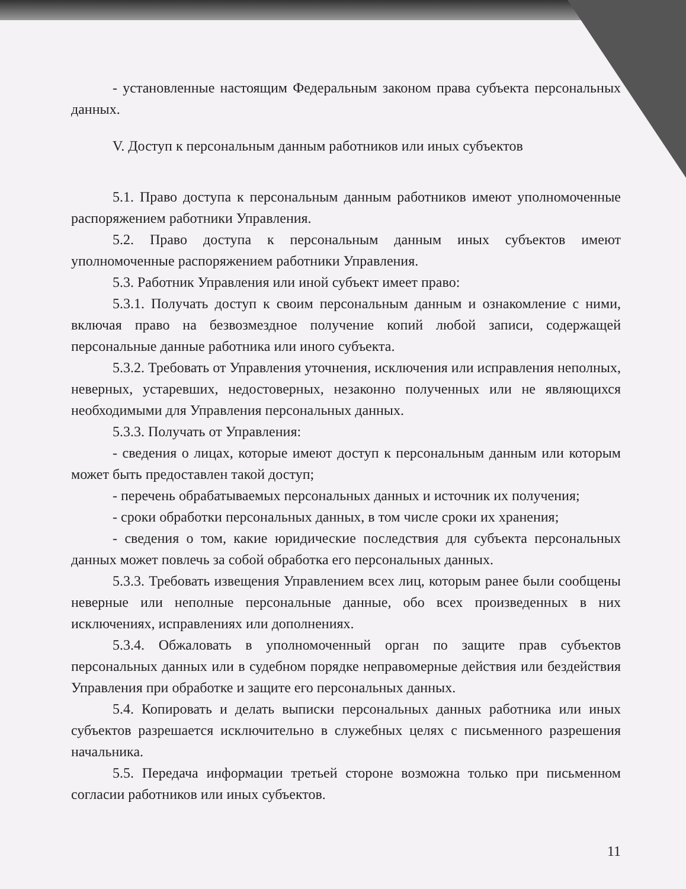- установленные настоящим Федеральным законом права субъекта персональных данных.
V. Доступ к персональным данным работников или иных субъектов
5.1. Право доступа к персональным данным работников имеют уполномоченные распоряжением работники Управления.
5.2. Право доступа к персональным данным иных субъектов имеют уполномоченные распоряжением работники Управления.
5.3. Работник Управления или иной субъект имеет право:
5.3.1. Получать доступ к своим персональным данным и ознакомление с ними, включая право на безвозмездное получение копий любой записи, содержащей персональные данные работника или иного субъекта.
5.3.2. Требовать от Управления уточнения, исключения или исправления неполных, неверных, устаревших, недостоверных, незаконно полученных или не являющихся необходимыми для Управления персональных данных.
5.3.3. Получать от Управления:
- сведения о лицах, которые имеют доступ к персональным данным или которым может быть предоставлен такой доступ;
- перечень обрабатываемых персональных данных и источник их получения;
- сроки обработки персональных данных, в том числе сроки их хранения;
- сведения о том, какие юридические последствия для субъекта персональных данных может повлечь за собой обработка его персональных данных.
5.3.3. Требовать извещения Управлением всех лиц, которым ранее были сообщены неверные или неполные персональные данные, обо всех произведенных в них исключениях, исправлениях или дополнениях.
5.3.4. Обжаловать в уполномоченный орган по защите прав субъектов персональных данных или в судебном порядке неправомерные действия или бездействия Управления при обработке и защите его персональных данных.
5.4. Копировать и делать выписки персональных данных работника или иных субъектов разрешается исключительно в служебных целях с письменного разрешения начальника.
5.5. Передача информации третьей стороне возможна только при письменном согласии работников или иных субъектов.
11